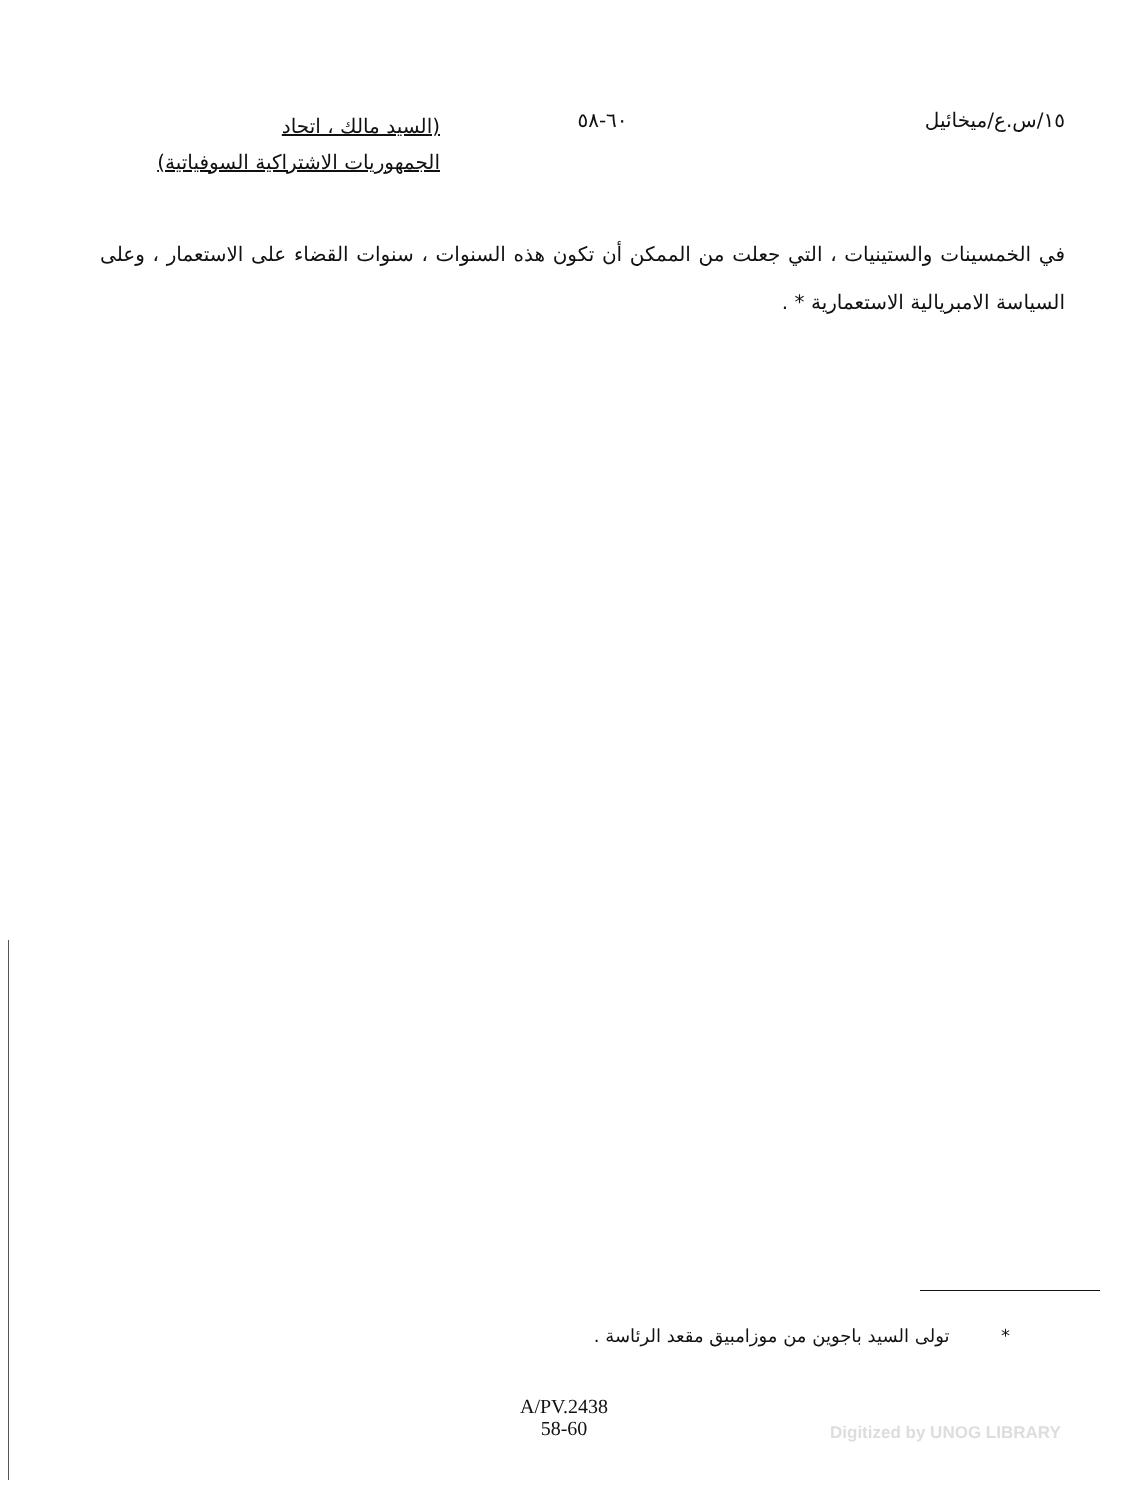١٥/س.ع/ميخائيل ٦٠-٥٨
(السيد مالك ، اتحاد
الجمهوريات الاشتراكية السوفياتية)
في الخمسينات والستينيات ، التي جعلت من الممكن أن تكون هذه السنوات ، سنوات القضاء على الاستعمار ، وعلى السياسة الامبريالية الاستعمارية * .
* تولى السيد باجوين من موزامبيق مقعد الرئاسة .
A/PV.2438
58-60
Digitized by UNOG LIBRARY